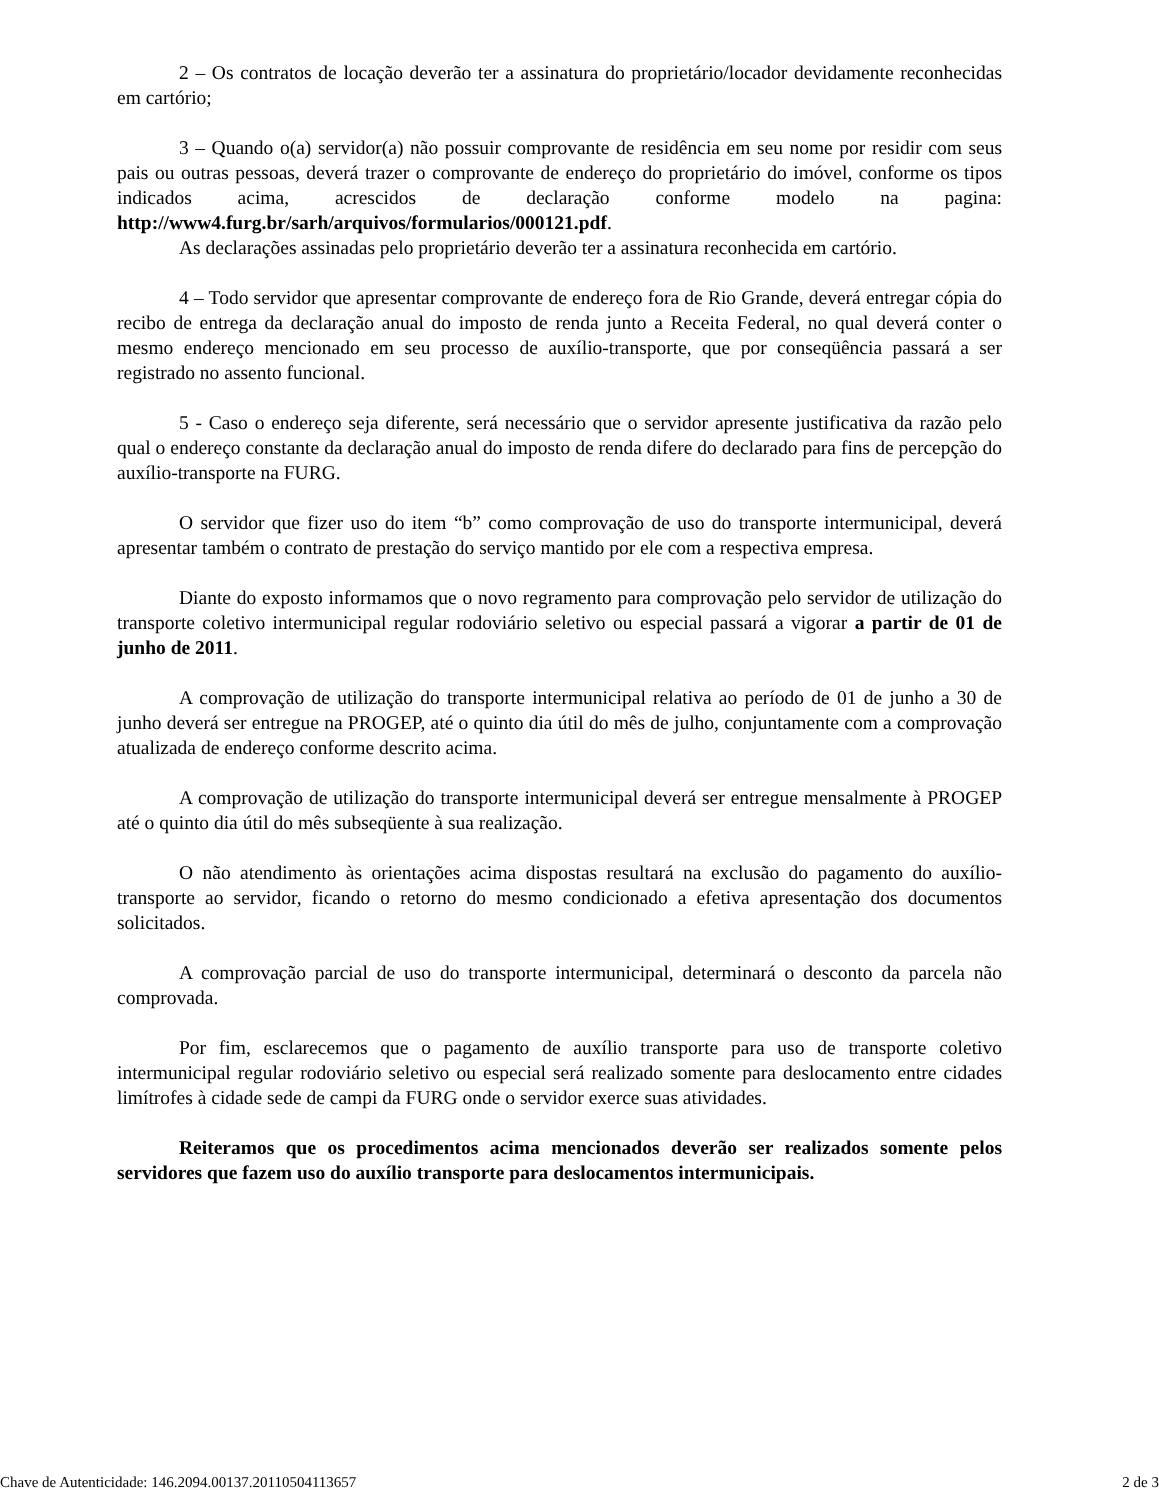2 – Os contratos de locação deverão ter a assinatura do proprietário/locador devidamente reconhecidas em cartório;
3 – Quando o(a) servidor(a) não possuir comprovante de residência em seu nome por residir com seus pais ou outras pessoas, deverá trazer o comprovante de endereço do proprietário do imóvel, conforme os tipos indicados acima, acrescidos de declaração conforme modelo na pagina: http://www4.furg.br/sarh/arquivos/formularios/000121.pdf.
As declarações assinadas pelo proprietário deverão ter a assinatura reconhecida em cartório.
4 – Todo servidor que apresentar comprovante de endereço fora de Rio Grande, deverá entregar cópia do recibo de entrega da declaração anual do imposto de renda junto a Receita Federal, no qual deverá conter o mesmo endereço mencionado em seu processo de auxílio-transporte, que por conseqüência passará a ser registrado no assento funcional.
5 - Caso o endereço seja diferente, será necessário que o servidor apresente justificativa da razão pelo qual o endereço constante da declaração anual do imposto de renda difere do declarado para fins de percepção do auxílio-transporte na FURG.
O servidor que fizer uso do item “b” como comprovação de uso do transporte intermunicipal, deverá apresentar também o contrato de prestação do serviço mantido por ele com a respectiva empresa.
Diante do exposto informamos que o novo regramento para comprovação pelo servidor de utilização do transporte coletivo intermunicipal regular rodoviário seletivo ou especial passará a vigorar a partir de 01 de junho de 2011.
A comprovação de utilização do transporte intermunicipal relativa ao período de 01 de junho a 30 de junho deverá ser entregue na PROGEP, até o quinto dia útil do mês de julho, conjuntamente com a comprovação atualizada de endereço conforme descrito acima.
A comprovação de utilização do transporte intermunicipal deverá ser entregue mensalmente à PROGEP até o quinto dia útil do mês subseqüente à sua realização.
O não atendimento às orientações acima dispostas resultará na exclusão do pagamento do auxílio-transporte ao servidor, ficando o retorno do mesmo condicionado a efetiva apresentação dos documentos solicitados.
A comprovação parcial de uso do transporte intermunicipal, determinará o desconto da parcela não comprovada.
Por fim, esclarecemos que o pagamento de auxílio transporte para uso de transporte coletivo intermunicipal regular rodoviário seletivo ou especial será realizado somente para deslocamento entre cidades limítrofes à cidade sede de campi da FURG onde o servidor exerce suas atividades.
Reiteramos que os procedimentos acima mencionados deverão ser realizados somente pelos servidores que fazem uso do auxílio transporte para deslocamentos intermunicipais.
Chave de Autenticidade: 146.2094.00137.20110504113657 2 de 3